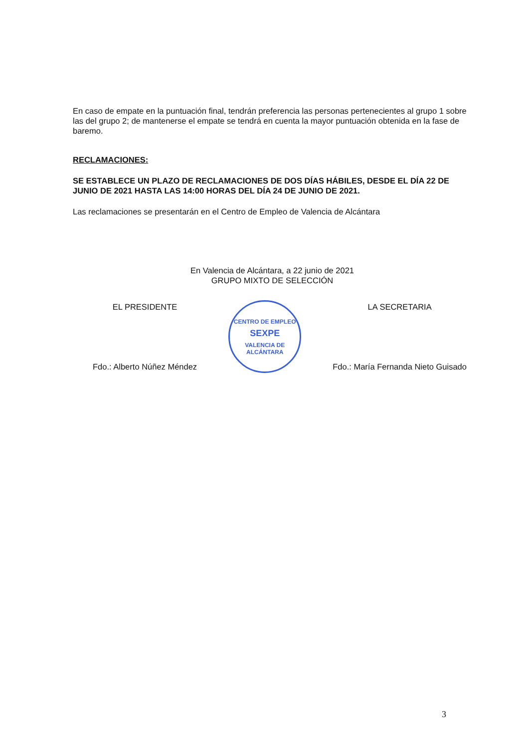En caso de empate en la puntuación final, tendrán preferencia las personas pertenecientes al grupo 1 sobre las del grupo 2; de mantenerse el empate se tendrá en cuenta la mayor puntuación obtenida en la fase de baremo.
RECLAMACIONES:
SE ESTABLECE UN PLAZO DE RECLAMACIONES DE DOS DÍAS HÁBILES, DESDE EL DÍA 22 DE JUNIO DE 2021 HASTA LAS 14:00 HORAS DEL DÍA 24 DE JUNIO DE 2021.
Las reclamaciones se presentarán en el Centro de Empleo de Valencia de Alcántara
En Valencia de Alcántara, a 22 junio de 2021
GRUPO MIXTO DE SELECCIÓN
EL PRESIDENTE
Fdo.: Alberto Núñez Méndez
CENTRO DE EMPLEO
SEXPE
VALENCIA DE ALCÁNTARA
LA SECRETARIA
Fdo.: María Fernanda Nieto Guisado
3